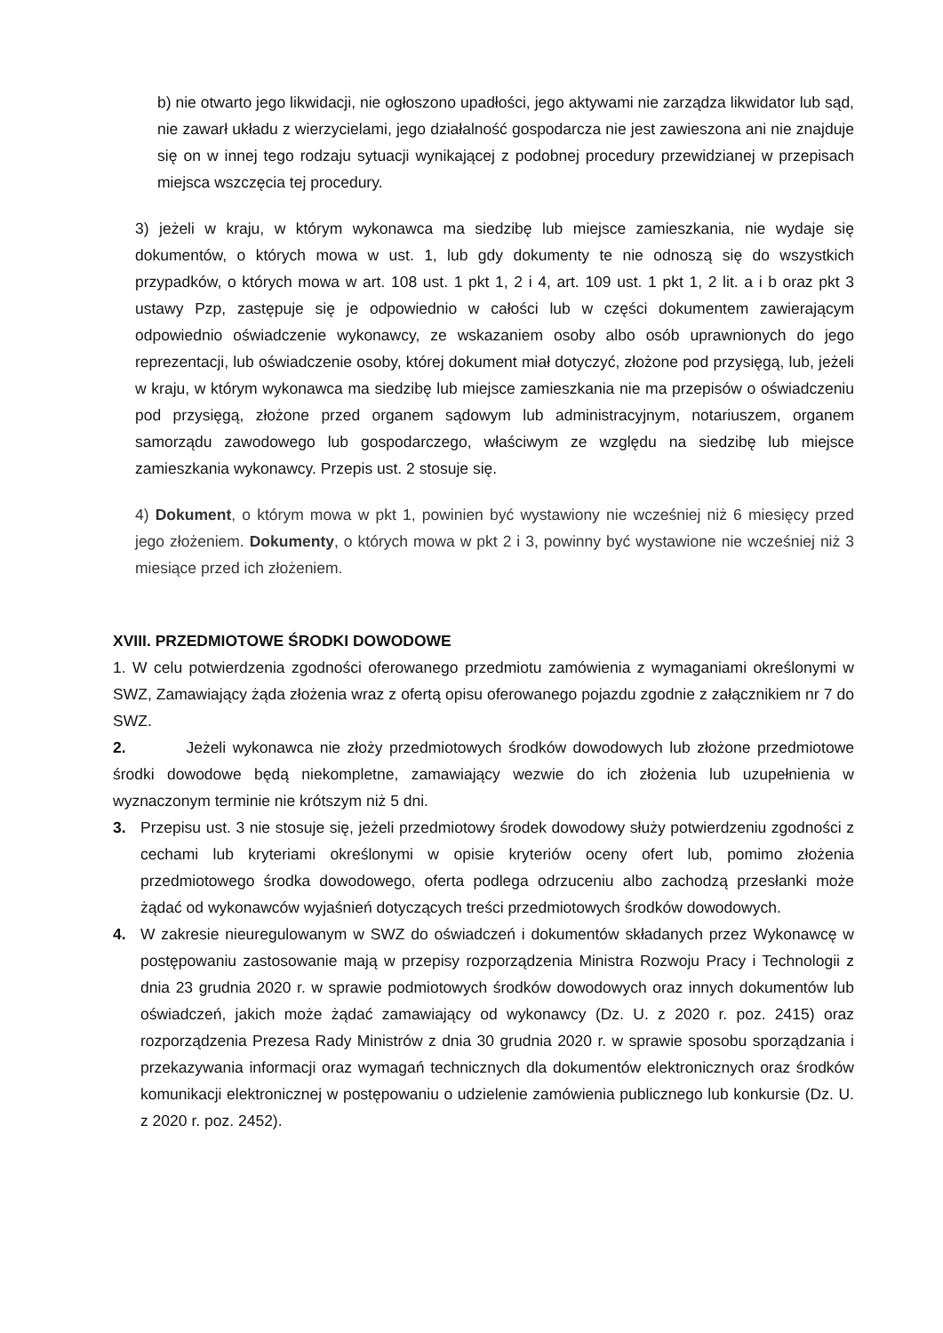b) nie otwarto jego likwidacji, nie ogłoszono upadłości, jego aktywami nie zarządza likwidator lub sąd, nie zawarł układu z wierzycielami, jego działalność gospodarcza nie jest zawieszona ani nie znajduje się on w innej tego rodzaju sytuacji wynikającej z podobnej procedury przewidzianej w przepisach miejsca wszczęcia tej procedury.
3) jeżeli w kraju, w którym wykonawca ma siedzibę lub miejsce zamieszkania, nie wydaje się dokumentów, o których mowa w ust. 1, lub gdy dokumenty te nie odnoszą się do wszystkich przypadków, o których mowa w art. 108 ust. 1 pkt 1, 2 i 4, art. 109 ust. 1 pkt 1, 2 lit. a i b oraz pkt 3 ustawy Pzp, zastępuje się je odpowiednio w całości lub w części dokumentem zawierającym odpowiednio oświadczenie wykonawcy, ze wskazaniem osoby albo osób uprawnionych do jego reprezentacji, lub oświadczenie osoby, której dokument miał dotyczyć, złożone pod przysięgą, lub, jeżeli w kraju, w którym wykonawca ma siedzibę lub miejsce zamieszkania nie ma przepisów o oświadczeniu pod przysięgą, złożone przed organem sądowym lub administracyjnym, notariuszem, organem samorządu zawodowego lub gospodarczego, właściwym ze względu na siedzibę lub miejsce zamieszkania wykonawcy. Przepis ust. 2 stosuje się.
4) Dokument, o którym mowa w pkt 1, powinien być wystawiony nie wcześniej niż 6 miesięcy przed jego złożeniem. Dokumenty, o których mowa w pkt 2 i 3, powinny być wystawione nie wcześniej niż 3 miesiące przed ich złożeniem.
XVIII. PRZEDMIOTOWE ŚRODKI DOWODOWE
1. W celu potwierdzenia zgodności oferowanego przedmiotu zamówienia z wymaganiami określonymi w SWZ, Zamawiający żąda złożenia wraz z ofertą opisu oferowanego pojazdu zgodnie z załącznikiem nr 7 do SWZ.
2. Jeżeli wykonawca nie złoży przedmiotowych środków dowodowych lub złożone przedmiotowe środki dowodowe będą niekompletne, zamawiający wezwie do ich złożenia lub uzupełnienia w wyznaczonym terminie nie krótszym niż 5 dni.
3. Przepisu ust. 3 nie stosuje się, jeżeli przedmiotowy środek dowodowy służy potwierdzeniu zgodności z cechami lub kryteriami określonymi w opisie kryteriów oceny ofert lub, pomimo złożenia przedmiotowego środka dowodowego, oferta podlega odrzuceniu albo zachodzą przesłanki może żądać od wykonawców wyjaśnień dotyczących treści przedmiotowych środków dowodowych.
4. W zakresie nieuregulowanym w SWZ do oświadczeń i dokumentów składanych przez Wykonawcę w postępowaniu zastosowanie mają w przepisy rozporządzenia Ministra Rozwoju Pracy i Technologii z dnia 23 grudnia 2020 r. w sprawie podmiotowych środków dowodowych oraz innych dokumentów lub oświadczeń, jakich może żądać zamawiający od wykonawcy (Dz. U. z 2020 r. poz. 2415) oraz rozporządzenia Prezesa Rady Ministrów z dnia 30 grudnia 2020 r. w sprawie sposobu sporządzania i przekazywania informacji oraz wymagań technicznych dla dokumentów elektronicznych oraz środków komunikacji elektronicznej w postępowaniu o udzielenie zamówienia publicznego lub konkursie (Dz. U. z 2020 r. poz. 2452).